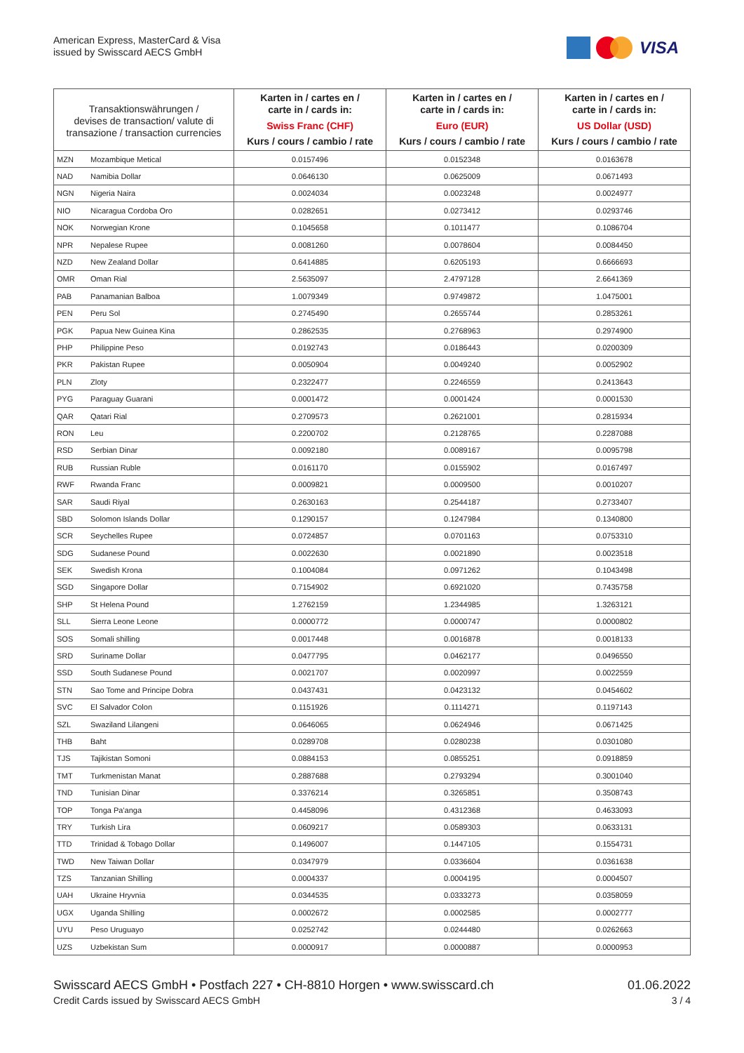American Express, MasterCard & Visa
issued by Swisscard AECS GmbH
VISA
| Transaktionswährungen / devises de transaction/ valute di transazione / transaction currencies | | Karten in / cartes en / carte in / cards in: Swiss Franc (CHF) Kurs / cours / cambio / rate | Karten in / cartes en / carte in / cards in: Euro (EUR) Kurs / cours / cambio / rate | Karten in / cartes en / carte in / cards in: US Dollar (USD) Kurs / cours / cambio / rate |
| --- | --- | --- | --- | --- |
| MZN | Mozambique Metical | 0.0157496 | 0.0152348 | 0.0163678 |
| NAD | Namibia Dollar | 0.0646130 | 0.0625009 | 0.0671493 |
| NGN | Nigeria Naira | 0.0024034 | 0.0023248 | 0.0024977 |
| NIO | Nicaragua Cordoba Oro | 0.0282651 | 0.0273412 | 0.0293746 |
| NOK | Norwegian Krone | 0.1045658 | 0.1011477 | 0.1086704 |
| NPR | Nepalese Rupee | 0.0081260 | 0.0078604 | 0.0084450 |
| NZD | New Zealand Dollar | 0.6414885 | 0.6205193 | 0.6666693 |
| OMR | Oman Rial | 2.5635097 | 2.4797128 | 2.6641369 |
| PAB | Panamanian Balboa | 1.0079349 | 0.9749872 | 1.0475001 |
| PEN | Peru Sol | 0.2745490 | 0.2655744 | 0.2853261 |
| PGK | Papua New Guinea Kina | 0.2862535 | 0.2768963 | 0.2974900 |
| PHP | Philippine Peso | 0.0192743 | 0.0186443 | 0.0200309 |
| PKR | Pakistan Rupee | 0.0050904 | 0.0049240 | 0.0052902 |
| PLN | Zloty | 0.2322477 | 0.2246559 | 0.2413643 |
| PYG | Paraguay Guarani | 0.0001472 | 0.0001424 | 0.0001530 |
| QAR | Qatari Rial | 0.2709573 | 0.2621001 | 0.2815934 |
| RON | Leu | 0.2200702 | 0.2128765 | 0.2287088 |
| RSD | Serbian Dinar | 0.0092180 | 0.0089167 | 0.0095798 |
| RUB | Russian Ruble | 0.0161170 | 0.0155902 | 0.0167497 |
| RWF | Rwanda Franc | 0.0009821 | 0.0009500 | 0.0010207 |
| SAR | Saudi Riyal | 0.2630163 | 0.2544187 | 0.2733407 |
| SBD | Solomon Islands Dollar | 0.1290157 | 0.1247984 | 0.1340800 |
| SCR | Seychelles Rupee | 0.0724857 | 0.0701163 | 0.0753310 |
| SDG | Sudanese Pound | 0.0022630 | 0.0021890 | 0.0023518 |
| SEK | Swedish Krona | 0.1004084 | 0.0971262 | 0.1043498 |
| SGD | Singapore Dollar | 0.7154902 | 0.6921020 | 0.7435758 |
| SHP | St Helena Pound | 1.2762159 | 1.2344985 | 1.3263121 |
| SLL | Sierra Leone Leone | 0.0000772 | 0.0000747 | 0.0000802 |
| SOS | Somali shilling | 0.0017448 | 0.0016878 | 0.0018133 |
| SRD | Suriname Dollar | 0.0477795 | 0.0462177 | 0.0496550 |
| SSD | South Sudanese Pound | 0.0021707 | 0.0020997 | 0.0022559 |
| STN | Sao Tome and Principe Dobra | 0.0437431 | 0.0423132 | 0.0454602 |
| SVC | El Salvador Colon | 0.1151926 | 0.1114271 | 0.1197143 |
| SZL | Swaziland Lilangeni | 0.0646065 | 0.0624946 | 0.0671425 |
| THB | Baht | 0.0289708 | 0.0280238 | 0.0301080 |
| TJS | Tajikistan Somoni | 0.0884153 | 0.0855251 | 0.0918859 |
| TMT | Turkmenistan Manat | 0.2887688 | 0.2793294 | 0.3001040 |
| TND | Tunisian Dinar | 0.3376214 | 0.3265851 | 0.3508743 |
| TOP | Tonga Pa'anga | 0.4458096 | 0.4312368 | 0.4633093 |
| TRY | Turkish Lira | 0.0609217 | 0.0589303 | 0.0633131 |
| TTD | Trinidad & Tobago Dollar | 0.1496007 | 0.1447105 | 0.1554731 |
| TWD | New Taiwan Dollar | 0.0347979 | 0.0336604 | 0.0361638 |
| TZS | Tanzanian Shilling | 0.0004337 | 0.0004195 | 0.0004507 |
| UAH | Ukraine Hryvnia | 0.0344535 | 0.0333273 | 0.0358059 |
| UGX | Uganda Shilling | 0.0002672 | 0.0002585 | 0.0002777 |
| UYU | Peso Uruguayo | 0.0252742 | 0.0244480 | 0.0262663 |
| UZS | Uzbekistan Sum | 0.0000917 | 0.0000887 | 0.0000953 |
Swisscard AECS GmbH • Postfach 227 • CH-8810 Horgen • www.swisscard.ch
Credit Cards issued by Swisscard AECS GmbH
01.06.2022
3 / 4